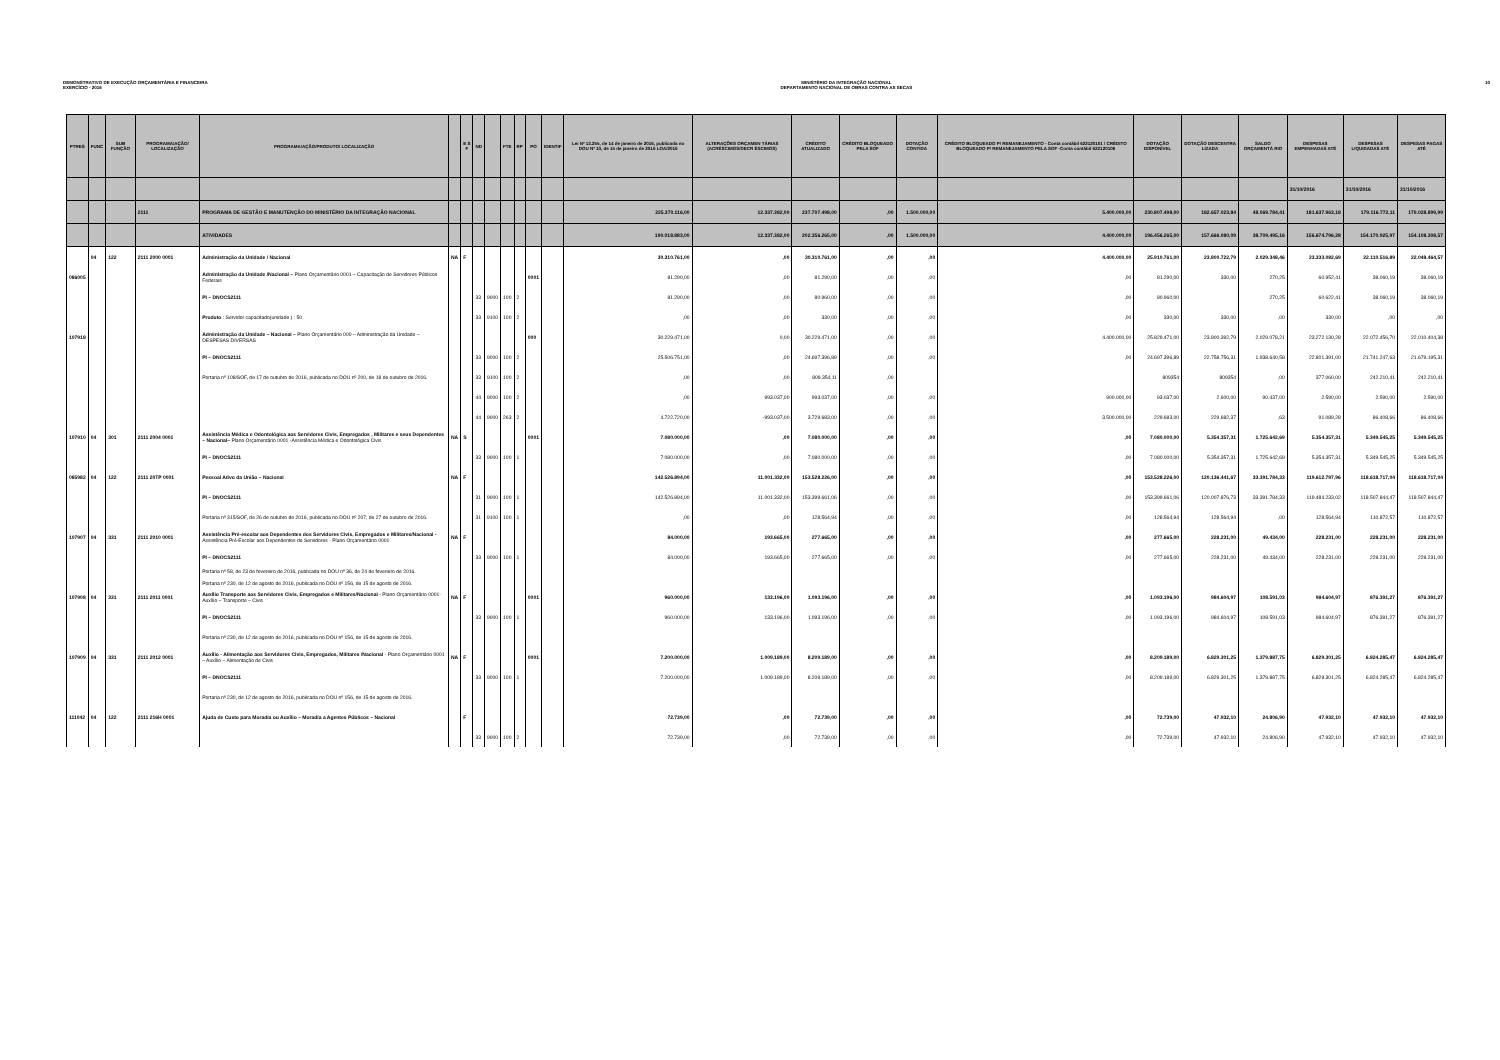DEMONSTRATIVO DE EXECUÇÃO ORÇAMENTÁRIA E FINANCEIRA
EXERCÍCIO - 2016
MINISTÉRIO DA INTEGRAÇÃO NACIONAL
DEPARTAMENTO NACIONAL DE OBRAS CONTRA AS SECAS
10
| PTRES | FUNC | SUB FUNÇÃO | PROGRAMA/AÇÃO/ LOCALIZAÇÃO | PROGRAMA/AÇÃO/PRODUTO/ LOCALIZAÇÃO | | E S F | ND | | FTE | RP | PO | IDENTIF | Lei Nº 13.255, de 14 de janeiro de 2016, publicada no DOU Nº 10, de 15 de janeiro de 2016 LOA/2016 | ALTERAÇÕES ORÇAMEN TÁRIAS (ACRÉSCIMOS/DECR ÉSCIMOS) | CRÉDITO ATUALIZADO | CRÉDITO BLOQUEADO PELA SOF | DOTAÇÃO CONTIDA | CRÉDITO BLOQUEADO P/ REMANEJAMENTO - Conta contábil 622120101 / CRÉDITO BLOQUEADO P/ REMANEJAMENTO PELA SOF -Conta contábil 622120106 | DOTAÇÃO DISPONÍVEL | DOTAÇÃO DESCENTRA LIZADA | SALDO ORÇAMENTÁ RIO | DESPESAS EMPENHADAS ATÉ | DESPESAS LIQUIDADAS ATÉ | DESPESAS PAGAS ATÉ |
| --- | --- | --- | --- | --- | --- | --- | --- | --- | --- | --- | --- | --- | --- | --- | --- | --- | --- | --- | --- | --- | --- | --- | --- | --- |
| | | | | | | | | | | | | | | | | | | | | | | 31/10/2016 | 31/10/2016 | 31/10/2016 |
| | | | 2111 | PROGRAMA DE GESTÃO E MANUTENÇÃO DO MINISTÉRIO DA INTEGRAÇÃO NACIONAL | | | | | | | | | 225.370.116,00 | 12.337.382,00 | 237.707.498,00 | ,00 | 1.500.000,00 | 5.400.000,00 | 230.807.498,00 | 182.657.023,84 | 48.069.784,41 | 181.637.963,18 | 179.116.772,11 | 179.028.899,99 |
| | | | | ATIVIDADES | | | | | | | | | 190.018.883,00 | 12.337.382,00 | 202.356.265,00 | ,00 | 1.500.000,00 | 4.400.000,00 | 196.456.265,00 | 157.666.080,09 | 38.709.495,16 | 156.674.796,28 | 154.170.925,97 | 154.108.308,57 |
| | 04 | 122 | 2111 2000 0001 | Administração da Unidade / Nacional | NA | F | | | | | | | 30.310.761,00 | ,00 | 30.310.761,00 | ,00 | ,00 | 4.400.000,00 | 25.910.761,00 | 23.800.722,79 | 2.029.348,46 | 23.333.082,69 | 22.110.516,89 | 22.048.464,57 |
| 086005 | | | | Administração da Unidade /Nacional – Plano Orçamentário 0001 – Capacitação de Servidores Públicos Federais | | | | | | | 0001 | | 81.290,00 | ,00 | 81.290,00 | ,00 | ,00 | ,00 | 81.290,00 | 330,00 | 270,25 | 60.952,41 | 38.060,19 | 38.060,19 |
| | | | | PI – DNOCS2111 | | | 33 | 9000 | 100 | 2 | | | 81.290,00 | ,00 | 80.960,00 | ,00 | ,00 | ,00 | 80.960,00 | | 270,25 | 60.622,41 | 38.060,19 | 38.060,19 |
| | | | | Produto : Servidor capacitado(unidade ) : 50 | | | 33 | 9100 | 100 | 2 | | | ,00 | ,00 | 330,00 | ,00 | ,00 | ,00 | 330,00 | 330,00 | ,00 | 330,00 | ,00 | ,00 |
| 107918 | | | | Administração da Unidade – Nacional – Plano Orçamentário 000 – Administração da Unidade – DESPESAS DIVERSAS | | | | | | | 000 | | 30.229.471,00 | 0,00 | 30.229.471,00 | ,00 | ,00 | 4.400.000,00 | 25.829.471,00 | 23.800.392,79 | 2.029.078,21 | 23.272.130,28 | 22.072.456,70 | 22.010.404,38 |
| | | | | PI – DNOCS2111 | | | 33 | 9000 | 100 | 2 | | | 25.506.751,00 | ,00 | 24.697.396,89 | ,00 | ,00 | ,00 | 24.697.396,89 | 22.758.756,31 | 1.938.640,58 | 22.801.391,00 | 21.741.247,63 | 21.679.195,31 |
| | | | | Portaria nº 108/SOF, de 17 de outubro de 2016, publicada no DOU nº 200, de 18 de outubro de 2016. | | | 33 | 9100 | 100 | 2 | | | ,00 | ,00 | 809.354,11 | ,00 | | | 809354 | 809354 | ,00 | 377.060,00 | 242.210,41 | 242.210,41 |
| | | | | | | | 44 | 9000 | 100 | 2 | | | ,00 | 993.037,00 | 993.037,00 | ,00 | ,00 | 900.000,00 | 93.037,00 | 2.600,00 | 90.437,00 | 2.590,00 | 2.590,00 | 2.590,00 |
| | | | | | | | 44 | 9000 | 263 | 2 | | | 4.722.720,00 | -993.037,00 | 3.729.683,00 | ,00 | ,00 | 3.500.000,00 | 229.683,00 | 229.682,37 | ,63 | 91.089,28 | 86.408,66 | 86.408,66 |
| 107910 | 04 | 301 | 2111 2004 0001 | Assistência Médica e Odontológica aos Servidores Civis, Empregados , Militares e seus Dependentes – Nacional– Plano Orçamentário 0001 -Assistência Médica e Odontológica Civis | NA | S | | | | | 0001 | | 7.080.000,00 | ,00 | 7.080.000,00 | ,00 | ,00 | ,00 | 7.080.000,00 | 5.354.357,31 | 1.725.642,69 | 5.354.357,31 | 5.349.545,25 | 5.349.545,25 |
| | | | | PI – DNOCS2111 | | | 33 | 9000 | 100 | 1 | | | 7.080.000,00 | ,00 | 7.080.000,00 | ,00 | ,00 | ,00 | 7.080.000,00 | 5.354.357,31 | 1.725.642,69 | 5.354.357,31 | 5.349.545,25 | 5.349.545,25 |
| 085982 | 04 | 122 | 2111 20TP 0001 | Pessoal Ativo da União – Nacional | NA | F | | | | | | | 142.526.894,00 | 11.001.332,00 | 153.528.226,00 | ,00 | ,00 | ,00 | 153.528.226,00 | 120.136.441,67 | 33.391.784,33 | 119.612.797,96 | 118.618.717,04 | 118.618.717,04 |
| | | | | PI – DNOCS2111 | | | 31 | 9000 | 100 | 1 | | | 142.526.894,00 | 11.001.332,00 | 153.399.661,06 | ,00 | ,00 | ,00 | 153.399.661,06 | 120.007.876,73 | 33.391.784,33 | 119.484.233,02 | 118.507.844,47 | 118.507.844,47 |
| | | | | Portaria nº 315/SOF, de 26 de outubro de 2016, publicada no DOU nº 207, de 27 de outubro de 2016. | | | 31 | 9100 | 100 | 1 | | | ,00 | ,00 | 128.564,94 | ,00 | ,00 | ,00 | 128.564,94 | 128.564,94 | ,00 | 128.564,94 | 110.872,57 | 110.872,57 |
| 107907 | 04 | 331 | 2111 2010 0001 | Assistência Pré-escolar aos Dependentes dos Servidores Civis, Empregados e Militares/Nacional - Assistência Pré-Escolar aos Dependentes de Servidores - Plano Orçamentário 0001 | NA | F | | | | | | | 84.000,00 | 193.665,00 | 277.665,00 | ,00 | ,00 | ,00 | 277.665,00 | 228.231,00 | 49.434,00 | 228.231,00 | 228.231,00 | 228.231,00 |
| | | | | PI – DNOCS2111 | | | 33 | 9000 | 100 | 1 | | | 84.000,00 | 193.665,00 | 277.665,00 | ,00 | ,00 | ,00 | 277.665,00 | 228.231,00 | 49.434,00 | 228.231,00 | 228.231,00 | 228.231,00 |
| | | | | Portaria nº 58, de 23 de fevereiro de 2016, publicada no DOU nº 36, de 24 de fevereiro de 2016. Portaria nº 230, de 12 de agosto de 2016, publicada no DOU nº 156, de 15 de agosto de 2016. | | | | | | | | | | | | | | | | | | | | |
| 107908 | 04 | 331 | 2111 2011 0001 | Auxílio Transporte aos Servidores Civis, Empregados e Militares/Nacional - Plano Orçamentário 0001- Auxílio – Transporte – Civis | NA | F | | | | | 0001 | | 960.000,00 | 133.196,00 | 1.093.196,00 | ,00 | ,00 | ,00 | 1.093.196,00 | 984.604,97 | 108.591,03 | 984.604,97 | 876.391,27 | 876.391,27 |
| | | | | PI – DNOCS2111 | | | 33 | 9000 | 100 | 1 | | | 960.000,00 | 133.196,00 | 1.093.196,00 | ,00 | ,00 | ,00 | 1.093.196,00 | 984.604,97 | 108.591,03 | 984.604,97 | 876.391,27 | 876.391,27 |
| | | | | Portaria nº 230, de 12 de agosto de 2016, publicada no DOU nº 156, de 15 de agosto de 2016. | | | | | | | | | | | | | | | | | | | | |
| 107909 | 04 | 331 | 2111 2012 0001 | Auxílio - Alimentação aos Servidores Civis, Empregados, Militares /Nacional - Plano Orçamentário 0001 – Auxílio – Alimentação de Civis | NA | F | | | | | 0001 | | 7.200.000,00 | 1.009.189,00 | 8.209.189,00 | ,00 | ,00 | ,00 | 8.209.189,00 | 6.829.301,25 | 1.379.887,75 | 6.829.301,25 | 6.824.285,47 | 6.824.285,47 |
| | | | | PI – DNOCS2111 | | | 33 | 9000 | 100 | 1 | | | 7.200.000,00 | 1.009.189,00 | 8.209.189,00 | ,00 | ,00 | ,00 | 8.209.189,00 | 6.829.301,25 | 1.379.887,75 | 6.829.301,25 | 6.824.285,47 | 6.824.285,47 |
| | | | | Portaria nº 230, de 12 de agosto de 2016, publicada no DOU nº 156, de 15 de agosto de 2016. | | | | | | | | | | | | | | | | | | | | |
| 111042 | 04 | 122 | 2111 216H 0001 | Ajuda de Custo para Moradia ou Auxílio – Moradia a Agentes Públicos – Nacional | | F | | | | | | | 72.739,00 | ,00 | 72.739,00 | ,00 | ,00 | ,00 | 72.739,00 | 47.932,10 | 24.806,90 | 47.932,10 | 47.932,10 | 47.932,10 |
| | | | | | | | 33 | 9000 | 100 | 2 | | | 72.739,00 | ,00 | 72.739,00 | ,00 | ,00 | ,00 | 72.739,00 | 47.932,10 | 24.806,90 | 47.932,10 | 47.932,10 | 47.932,10 |